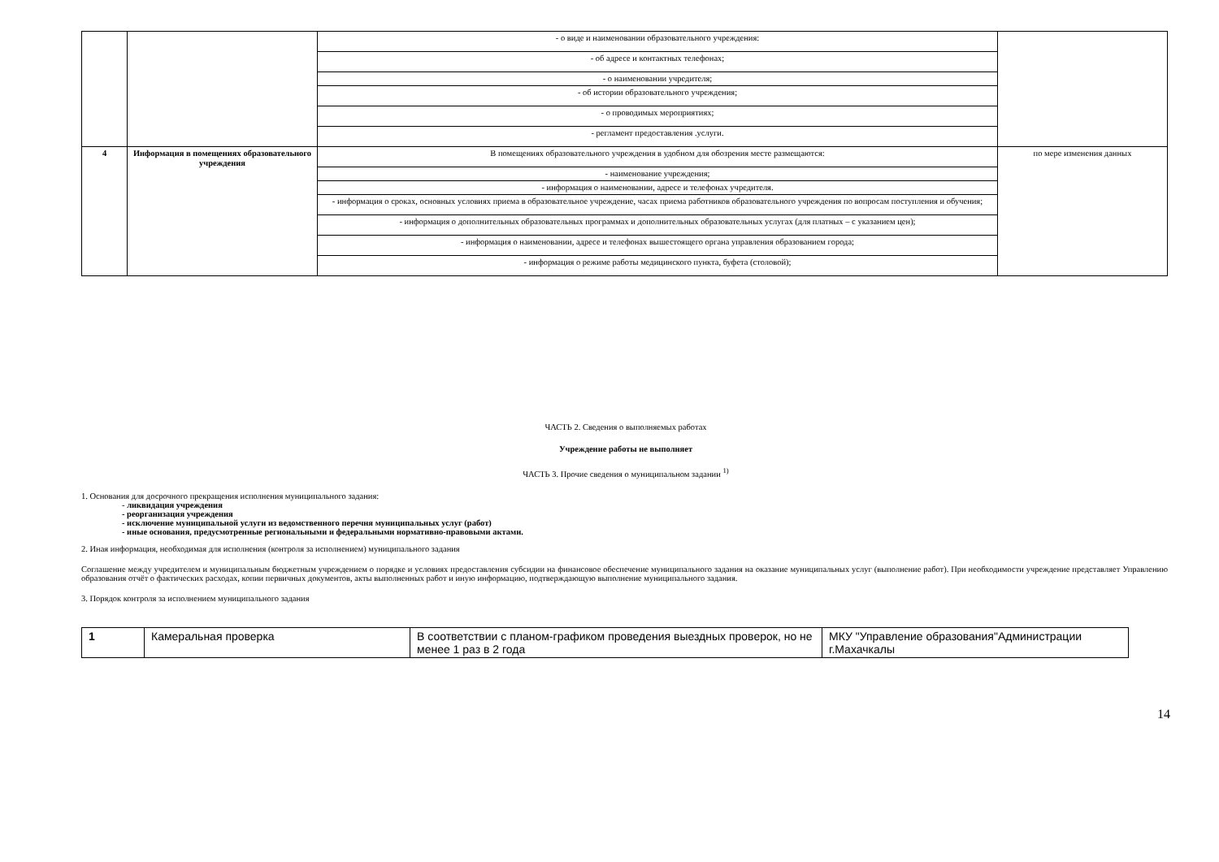| | | - о виде и наименовании образовательного учреждения: | |
| | | - об адресе и контактных телефонах; | |
| | | - о наименовании учредителя; | |
| | | - об истории образовательного учреждения; | |
| | | - о проводимых мероприятиях; | |
| | | - регламент предоставления .услуги. | |
| 4 | Информация в помещениях образовательного учреждения | В помещениях образовательного учреждения в удобном для обозрения месте размещаются: | по мере изменения данных |
| | | - наименование учреждения; | |
| | | - информация о наименовании, адресе и телефонах учредителя. | |
| | | - информация о сроках, основных условиях приема в образовательное учреждение, часах приема работников образовательного учреждения по вопросам поступления и обучения; | |
| | | - информация о дополнительных образовательных программах и дополнительных образовательных услугах (для платных – с указанием цен); | |
| | | - информация о наименовании, адресе и телефонах вышестоящего органа управления образованием города; | |
| | | - информация о режиме работы медицинского пункта, буфета (столовой); | |
ЧАСТЬ 2. Сведения о выполняемых работах
Учреждение работы не выполняет
ЧАСТЬ 3. Прочие сведения о муниципальном задании <sup>1)</sup>
1. Основания для досрочного прекращения исполнения муниципального задания:
- ликвидация учреждения
- реорганизация учреждения
- исключение муниципальной услуги из ведомственного перечня муниципальных услуг (работ)
- иные основания, предусмотренные региональными и федеральными нормативно-правовыми актами.
2. Иная информация, необходимая для исполнения (контроля за исполнением) муниципального задания
Соглашение между учредителем и муниципальным бюджетным учреждением о порядке и условиях предоставления субсидии на финансовое обеспечение муниципального задания на оказание муниципальных услуг (выполнение работ). При необходимости учреждение представляет Управлению образования отчёт о фактических расходах, копии первичных документов, акты выполненных работ и иную информацию, подтверждающую выполнение муниципального задания.
3. Порядок контроля за исполнением муниципального задания
| 1 | Камеральная проверка | В соответствии с планом-графиком проведения выездных проверок, но не менее 1 раз в 2 года | МКУ "Управление образования"Администрации г.Махачкалы |
14